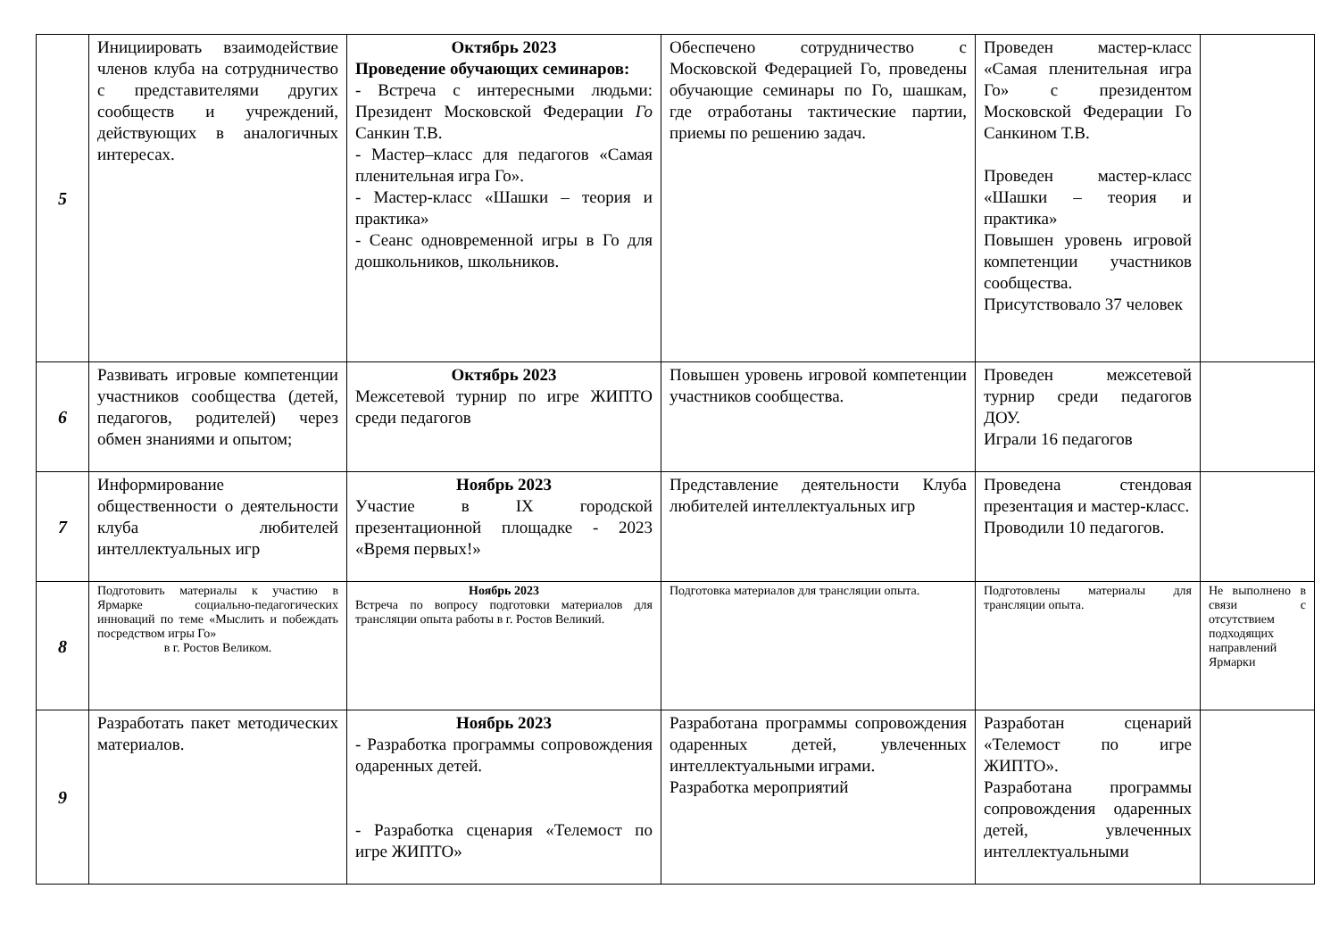| 5 | Инициировать взаимодействие членов клуба на сотрудничество с представителями других сообществ и учреждений, действующих в аналогичных интересах. | Октябрь 2023 Проведение обучающих семинаров: - Встреча с интересными людьми: Президент Московской Федерации Го Санкин Т.В. - Мастер–класс для педагогов «Самая пленительная игра Го». - Мастер-класс «Шашки – теория и практика» - Сеанс одновременной игры в Го для дошкольников, школьников. | Обеспечено сотрудничество с Московской Федерацией Го, проведены обучающие семинары по Го, шашкам, где отработаны тактические партии, приемы по решению задач. | Проведен мастер-класс «Самая пленительная игра Го» с президентом Московской Федерации Го Санкином Т.В. Проведен мастер-класс «Шашки – теория и практика» Повышен уровень игровой компетенции участников сообщества. Присутствовало 37 человек | |
| 6 | Развивать игровые компетенции участников сообщества (детей, педагогов, родителей) через обмен знаниями и опытом; | Октябрь 2023 Межсетевой турнир по игре ЖИПТО среди педагогов | Повышен уровень игровой компетенции участников сообщества. | Проведен межсетевой турнир среди педагогов ДОУ. Играли 16 педагогов | |
| 7 | Информирование общественности о деятельности клуба любителей интеллектуальных игр | Ноябрь 2023 Участие в IX городской презентационной площадке - 2023 «Время первых!» | Представление деятельности Клуба любителей интеллектуальных игр | Проведена стендовая презентация и мастер-класс. Проводили 10 педагогов. | |
| 8 | Подготовить материалы к участию в Ярмарке социально-педагогических инноваций по теме «Мыслить и побеждать посредством игры Го» в г. Ростов Великом. | Ноябрь 2023 Встреча по вопросу подготовки материалов для трансляции опыта работы в г. Ростов Великий. | Подготовка материалов для трансляции опыта. | Подготовлены материалы для трансляции опыта. | Не выполнено в связи с отсутствием подходящих направлений Ярмарки |
| 9 | Разработать пакет методических материалов. | Ноябрь 2023 - Разработка программы сопровождения одаренных детей. - Разработка сценария «Телемост по игре ЖИПТО» | Разработана программы сопровождения одаренных детей, увлеченных интеллектуальными играми. Разработка мероприятий | Разработан сценарий «Телемост по игре ЖИПТО». Разработана программы сопровождения одаренных детей, увлеченных интеллектуальными | |